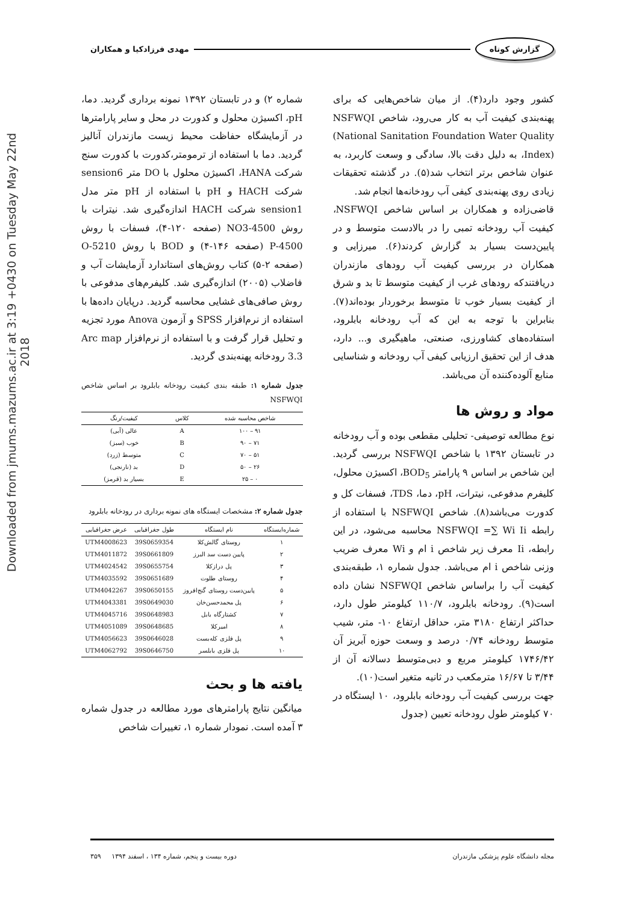گزارش کوتاه مهدی فرزادکیا و همکاران
Downloaded from jmums.mazums.ac.ir at 3:19 +0430 on Tuesday May 22nd 2018
کشور وجود دارد(۴). از میان شاخص‌هایی که برای پهنه‌بندی کیفیت آب به کار می‌رود، شاخص NSFWQI (National Sanitation Foundation Water Quality Index)، به دلیل دقت بالا، سادگی و وسعت کاربرد، به عنوان شاخص برتر انتخاب شد(۵). در گذشته تحقیقات زیادی روی پهنه‌بندی کیفی آب رودخانه‌ها انجام شد.
قاضی‌زاده و همکاران بر اساس شاخص NSFWQI، کیفیت آب رودخانه تمبی را در بالادست متوسط و در پایین‌دست بسیار بد گزارش کردند(۶). میرزایی و همکاران در بررسی کیفیت آب رودهای مازندران دریافتندکه رودهای غرب از کیفیت متوسط تا بد و شرق از کیفیت بسیار خوب تا متوسط برخوردار بوده‌اند(۷). بنابراین با توجه به این که آب رودخانه بابلرود، استفاده‌های کشاورزی، صنعتی، ماهیگیری و... دارد، هدف از این تحقیق ارزیابی کیفی آب رودخانه و شناسایی منابع آلوده‌کننده آن می‌باشد.
مواد و روش ها
نوع مطالعه توصیفی- تحلیلی مقطعی بوده و آب رودخانه در تابستان ۱۳۹۲ با شاخص NSFWQI بررسی گردید. این شاخص بر اساس ۹ پارامتر BOD<sub>5</sub>، اکسیژن محلول، کلیفرم مدفوعی، نیترات، pH، دما، TDS، فسفات کل و کدورت می‌باشد(۸). شاخص NSFWQI با استفاده از رابطه NSFWQI =∑ Wi Ii محاسبه می‌شود، در این رابطه، Ii معرف زیر شاخص i ام و Wi معرف ضریب وزنی شاخص i ام می‌باشد. جدول شماره ۱، طبقه‌بندی کیفیت آب را براساس شاخص NSFWQI نشان داده است(۹). رودخانه بابلرود، ۱۱۰/۷ کیلومتر طول دارد، حداکثر ارتفاع ۳۱۸۰ متر، حداقل ارتفاع ۱۰- متر، شیب متوسط رودخانه ۰/۷۴ درصد و وسعت حوزه آبریز آن ۱۷۴۶/۴۲ کیلومتر مربع و دبی‌متوسط دسالانه آن از ۳/۴۴ تا ۱۶/۶۷ مترمکعب در ثانیه متغیر است(۱۰).
جهت بررسی کیفیت آب رودخانه بابلرود، ۱۰ ایستگاه در ۷۰ کیلومتر طول رودخانه تعیین (جدول
شماره ۲) و در تابستان ۱۳۹۲ نمونه برداری گردید. دما، pH، اکسیژن محلول و کدورت در محل و سایر پارامترها در آزمایشگاه حفاظت محیط زیست مازندران آنالیز گردید. دما با استفاده از ترمومتر،کدورت با کدورت سنج شرکت HANA، اکسیژن محلول با DO متر sension6 شرکت HACH و pH با استفاده از pH متر مدل sension1 شرکت HACH اندازه‌گیری شد. نیترات با روش 4500-NO3 (صفحه ۱۲۰-۴)، فسفات با روش 4500-P (صفحه ۱۴۶-۴) و BOD با روش 5210-O (صفحه ۲-۵) کتاب روش‌های استاندارد آزمایشات آب و فاضلاب (۲۰۰۵) اندازه‌گیری شد. کلیفرم‌های مدفوعی با روش صافی‌های غشایی محاسبه گردید. درپایان داده‌ها با استفاده از نرم‌افزار SPSS و آزمون Anova مورد تجزیه و تحلیل قرار گرفت و با استفاده از نرم‌افزار Arc map 3.3 رودخانه پهنه‌بندی گردید.
جدول شماره ۱: طبقه بندی کیفیت رودخانه بابلرود بر اساس شاخص NSFWQI
| شاخص محاسبه شده | کلاس | کیفیت/رنگ |
| --- | --- | --- |
| ۹۱ – ۱۰۰ | A | عالی (آبی) |
| ۷۱ – ۹۰ | B | خوب (سبز) |
| ۵۱ – ۷۰ | C | متوسط (زرد) |
| ۲۶ – ۵۰ | D | بد (نارنجی) |
| ۰ – ۲۵ | E | بسیار بد (قرمز) |
جدول شماره ۲: مشخصات ایستگاه های نمونه برداری در رودخانه بابلرود
| شماره‌ایستگاه | نام ایستگاه | طول جغرافیایی | عرض جغرافیایی |
| --- | --- | --- | --- |
| ۱ | روستای گالش‌کلا | 39S0659354 | UTM4008623 |
| ۲ | پایین دست سد البرز | 39S0661809 | UTM4011872 |
| ۳ | پل درازکلا | 39S0655754 | UTM4024542 |
| ۴ | روستای طلوت | 39S0651689 | UTM4035592 |
| ۵ | پایین‌دست روستای گنج‌افروز | 39S0650155 | UTM4042267 |
| ۶ | پل محمدحسن‌خان | 39S0649030 | UTM4043381 |
| ۷ | کشتارگاه بابل | 39S0648983 | UTM4045716 |
| ۸ | امیرکلا | 39S0648685 | UTM4051089 |
| ۹ | پل فلزی کله‌بست | 39S0646028 | UTM4056623 |
| ۱۰ | پل فلزی بابلسر | 39S0646750 | UTM4062792 |
یافته ها و بحث
میانگین نتایج پارامترهای مورد مطالعه در جدول شماره ۳ آمده است. نمودار شماره ۱، تغییرات شاخص
مجله دانشگاه علوم پزشکی مازندران دوره بیست و پنجم، شماره ۱۳۴ ، اسفند ۱۳۹۴ ۳۵۹